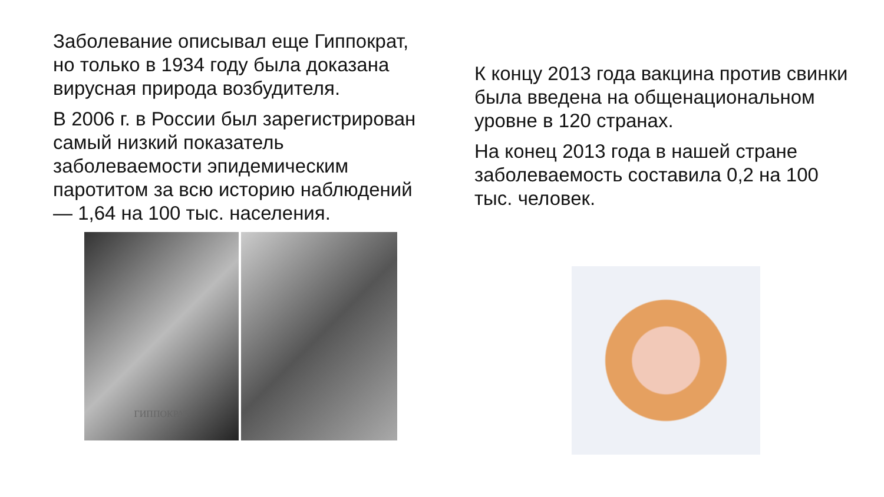Заболевание описывал еще Гиппократ, но только в 1934 году была доказана вирусная природа возбудителя.
В 2006 г. в России был зарегистрирован самый низкий показатель заболеваемости эпидемическим паротитом за всю историю наблюдений — 1,64 на 100 тыс. населения.
ГИППОКРАТ
К концу 2013 года вакцина против свинки была введена на общенациональном уровне в 120 странах.
На конец 2013 года в нашей стране заболеваемость составила 0,2 на 100 тыс. человек.